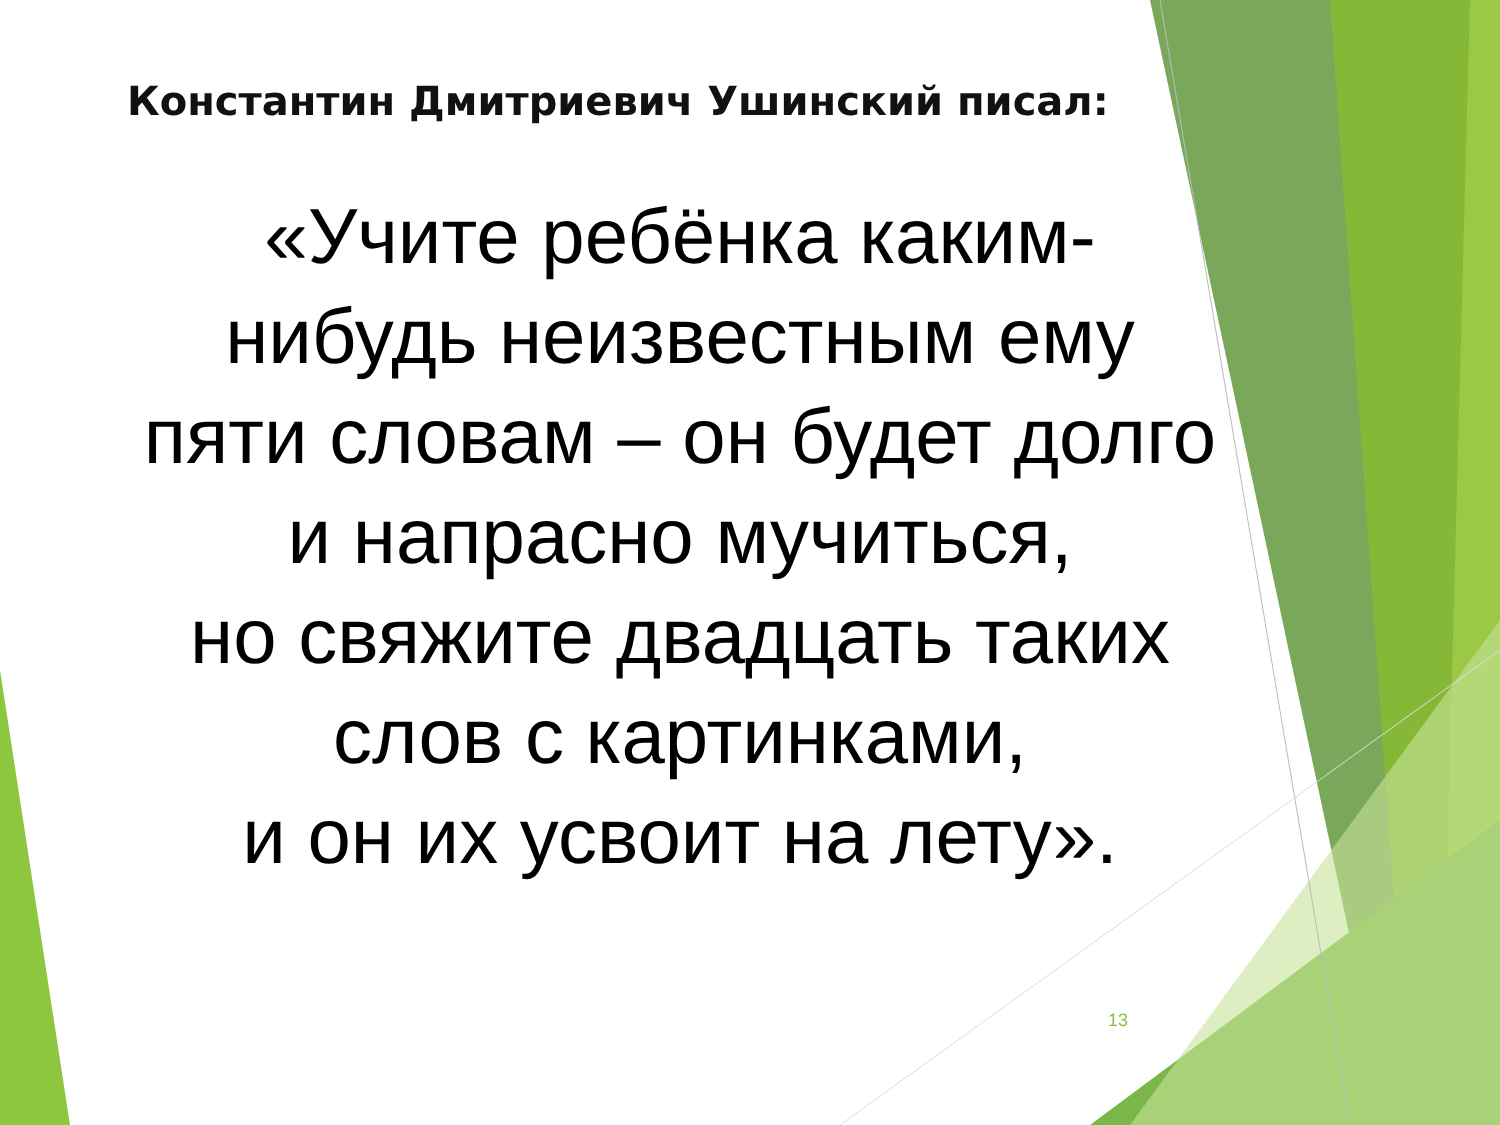Константин Дмитриевич Ушинский писал:
«Учите ребёнка каким-нибудь неизвестным ему пяти словам – он будет долго и напрасно мучиться,
но свяжите двадцать таких слов с картинками,
и он их усвоит на лету».
13